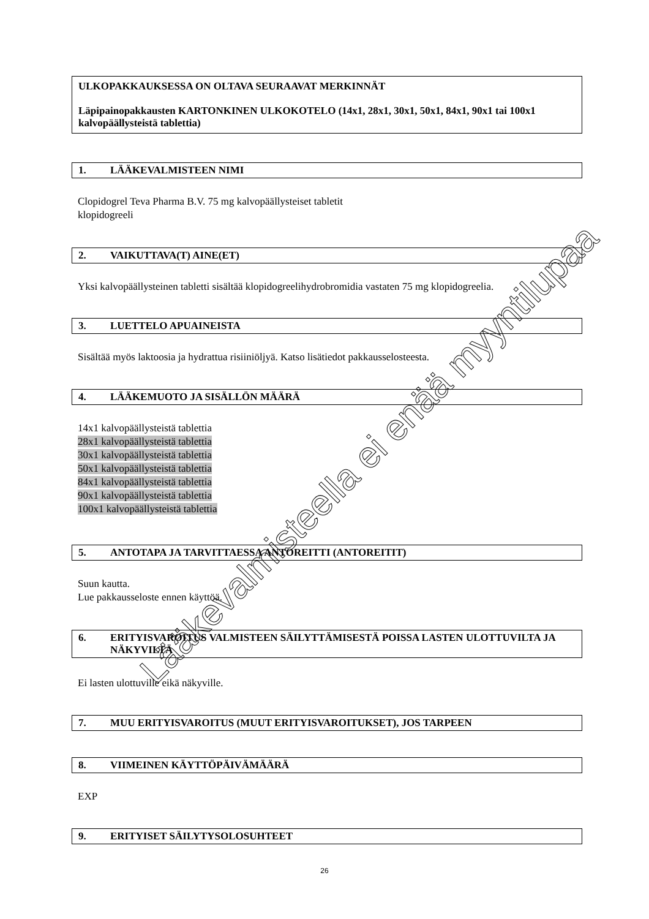ULKOPAKKAUKSESSA ON OLTAVA SEURAAVAT MERKINNÄT
Läpipainopakkausten KARTONKINEN ULKOKOTELO (14x1, 28x1, 30x1, 50x1, 84x1, 90x1 tai 100x1 kalvopäällysteistä tablettia)
1. LÄÄKEVALMISTEEN NIMI
Clopidogrel Teva Pharma B.V. 75 mg kalvopäällysteiset tabletit
klopidogreeli
2. VAIKUTTAVA(T) AINE(ET)
Yksi kalvopäällysteinen tabletti sisältää klopidogreelihydrobromidia vastaten 75 mg klopidogreelia.
3. LUETTELO APUAINEISTA
Sisältää myös laktoosia ja hydrattua risiiniöljyä. Katso lisätiedot pakkausselosteesta.
4. LÄÄKEMUOTO JA SISÄLLÖN MÄÄRÄ
14x1 kalvopäällysteistä tablettia
28x1 kalvopäällysteistä tablettia
30x1 kalvopäällysteistä tablettia
50x1 kalvopäällysteistä tablettia
84x1 kalvopäällysteistä tablettia
90x1 kalvopäällysteistä tablettia
100x1 kalvopäällysteistä tablettia
5. ANTOTAPA JA TARVITTAESSA ANTOREITTI (ANTOREITIT)
Suun kautta.
Lue pakkausseloste ennen käyttöä.
6. ERITYISVAROITUS VALMISTEEN SÄILYTTÄMISESTÄ POISSA LASTEN ULOTTUVILTA JA NÄKYVILTÄ
Ei lasten ulottuville eikä näkyville.
7. MUU ERITYISVAROITUS (MUUT ERITYISVAROITUKSET), JOS TARPEEN
8. VIIMEINEN KÄYTTÖPÄIVÄMÄÄRÄ
EXP
9. ERITYISET SÄILYTYSOLOSUHTEET
26
Lääkevalmisteella ei enää myyntilupaa